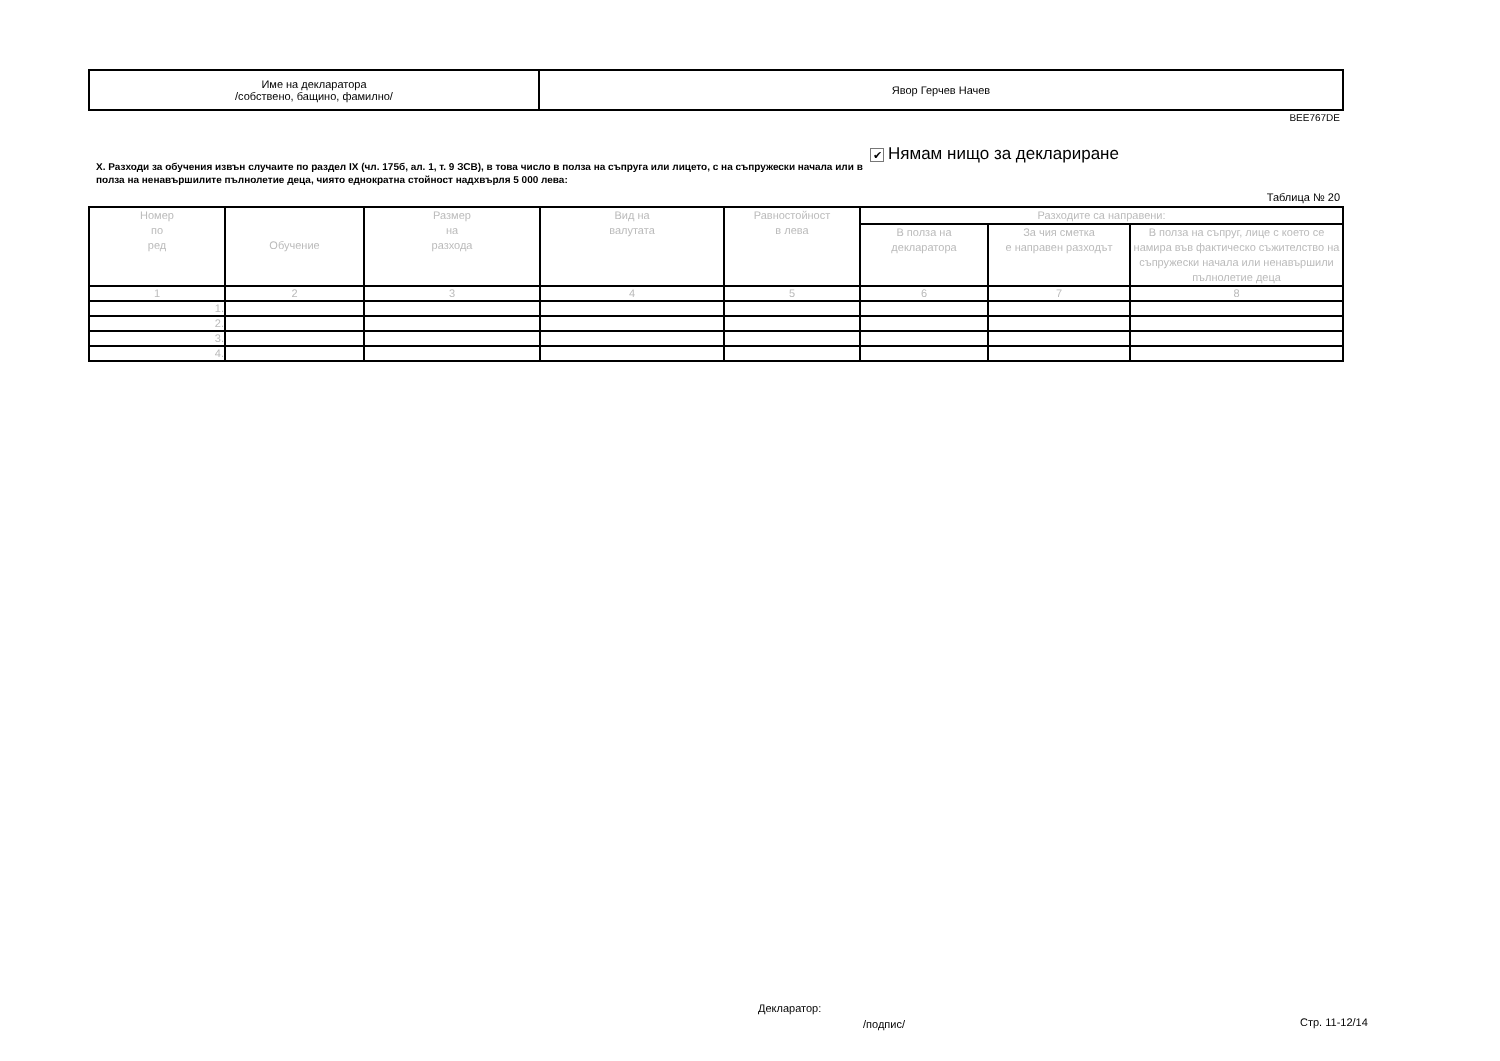| Име на декларатора /собствено, бащино, фамилно/ | Явор Герчев Начев |
BEE767DE
X. Разходи за обучения извън случаите по раздел IX (чл. 175б, ал. 1, т. 9 ЗСВ), в това число в полза на съпруга или лицето, с на съпружески начала или в полза на ненавършилите пълнолетие деца, чиято еднократна стойност надхвърля 5 000 лева:
✔ Нямам нищо за деклариране
Таблица № 20
| Номер по ред | Обучение | Размер на разхода | Вид на валутата | Равностойност в лева | Разходите са направени: | | |
| | | | | | В полза на декларатора | За чия сметка е направен разходът | В полза на съпруг, лице с което се намира във фактическо съжителство на съпружески начала или ненавършили пълнолетие деца |
| 1 | 2 | 3 | 4 | 5 | 6 | 7 | 8 |
| 1. | | | | | | | |
| 2. | | | | | | | |
| 3. | | | | | | | |
| 4. | | | | | | | |
Декларатор:
/подпис/ Стр. 11-12/14